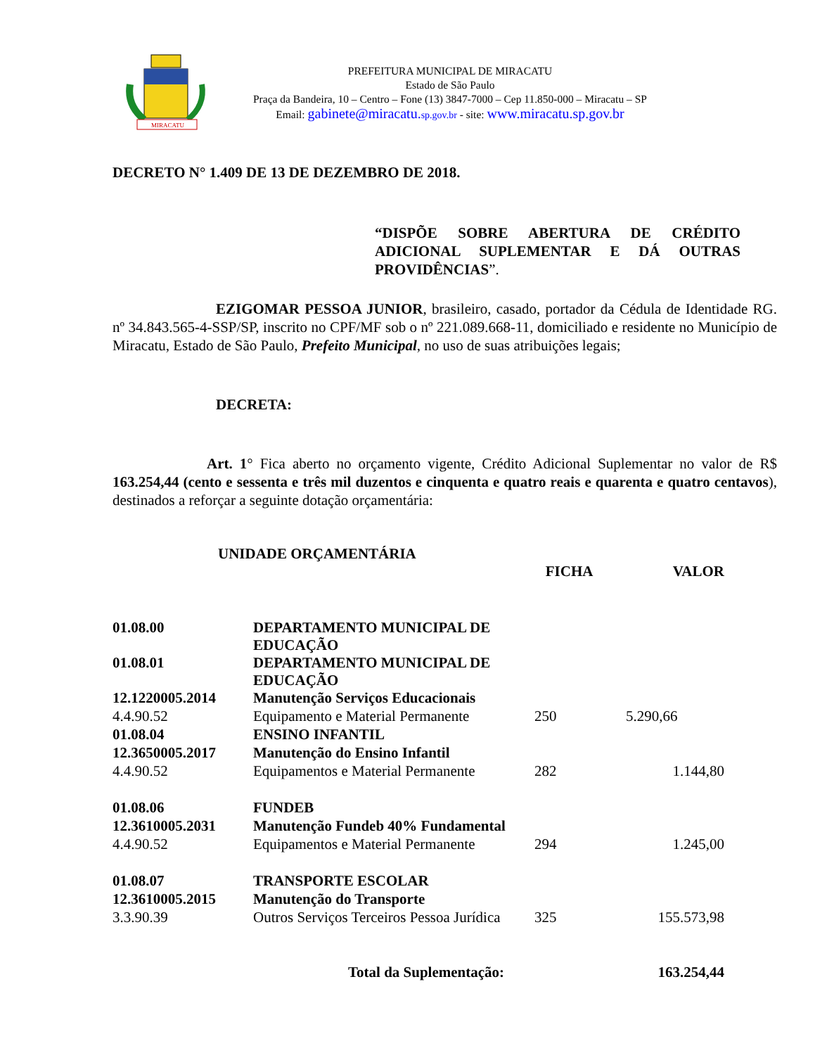MIRACATU
PREFEITURA MUNICIPAL DE MIRACATU
Estado de São Paulo
Praça da Bandeira, 10 – Centro – Fone (13) 3847-7000 – Cep 11.850-000 – Miracatu – SP
Email: gabinete@miracatu.sp.gov.br - site: www.miracatu.sp.gov.br
DECRETO N° 1.409 DE 13 DE DEZEMBRO DE 2018.
“DISPÕE SOBRE ABERTURA DE CRÉDITO ADICIONAL SUPLEMENTAR E DÁ OUTRAS PROVIDÊNCIAS”.
EZIGOMAR PESSOA JUNIOR, brasileiro, casado, portador da Cédula de Identidade RG. nº 34.843.565-4-SSP/SP, inscrito no CPF/MF sob o nº 221.089.668-11, domiciliado e residente no Município de Miracatu, Estado de São Paulo, Prefeito Municipal, no uso de suas atribuições legais;
DECRETA:
Art. 1° Fica aberto no orçamento vigente, Crédito Adicional Suplementar no valor de R$ 163.254,44 (cento e sessenta e três mil duzentos e cinquenta e quatro reais e quarenta e quatro centavos), destinados a reforçar a seguinte dotação orçamentária:
UNIDADE ORÇAMENTÁRIA
| | | FICHA | VALOR |
| 01.08.00 | DEPARTAMENTO MUNICIPAL DE EDUCAÇÃO | | |
| 01.08.01 | DEPARTAMENTO MUNICIPAL DE EDUCAÇÃO | | |
| 12.1220005.2014 | Manutenção Serviços Educacionais | | |
| 4.4.90.52 | Equipamento e Material Permanente | 250 | 5.290,66 |
| 01.08.04 | ENSINO INFANTIL | | |
| 12.3650005.2017 | Manutenção do Ensino Infantil | | |
| 4.4.90.52 | Equipamentos e Material Permanente | 282 | 1.144,80 |
| 01.08.06 | FUNDEB | | |
| 12.3610005.2031 | Manutenção Fundeb 40% Fundamental | | |
| 4.4.90.52 | Equipamentos e Material Permanente | 294 | 1.245,00 |
| 01.08.07 | TRANSPORTE ESCOLAR | | |
| 12.3610005.2015 | Manutenção do Transporte | | |
| 3.3.90.39 | Outros Serviços Terceiros Pessoa Jurídica | 325 | 155.573,98 |
| | Total da Suplementação: | | 163.254,44 |